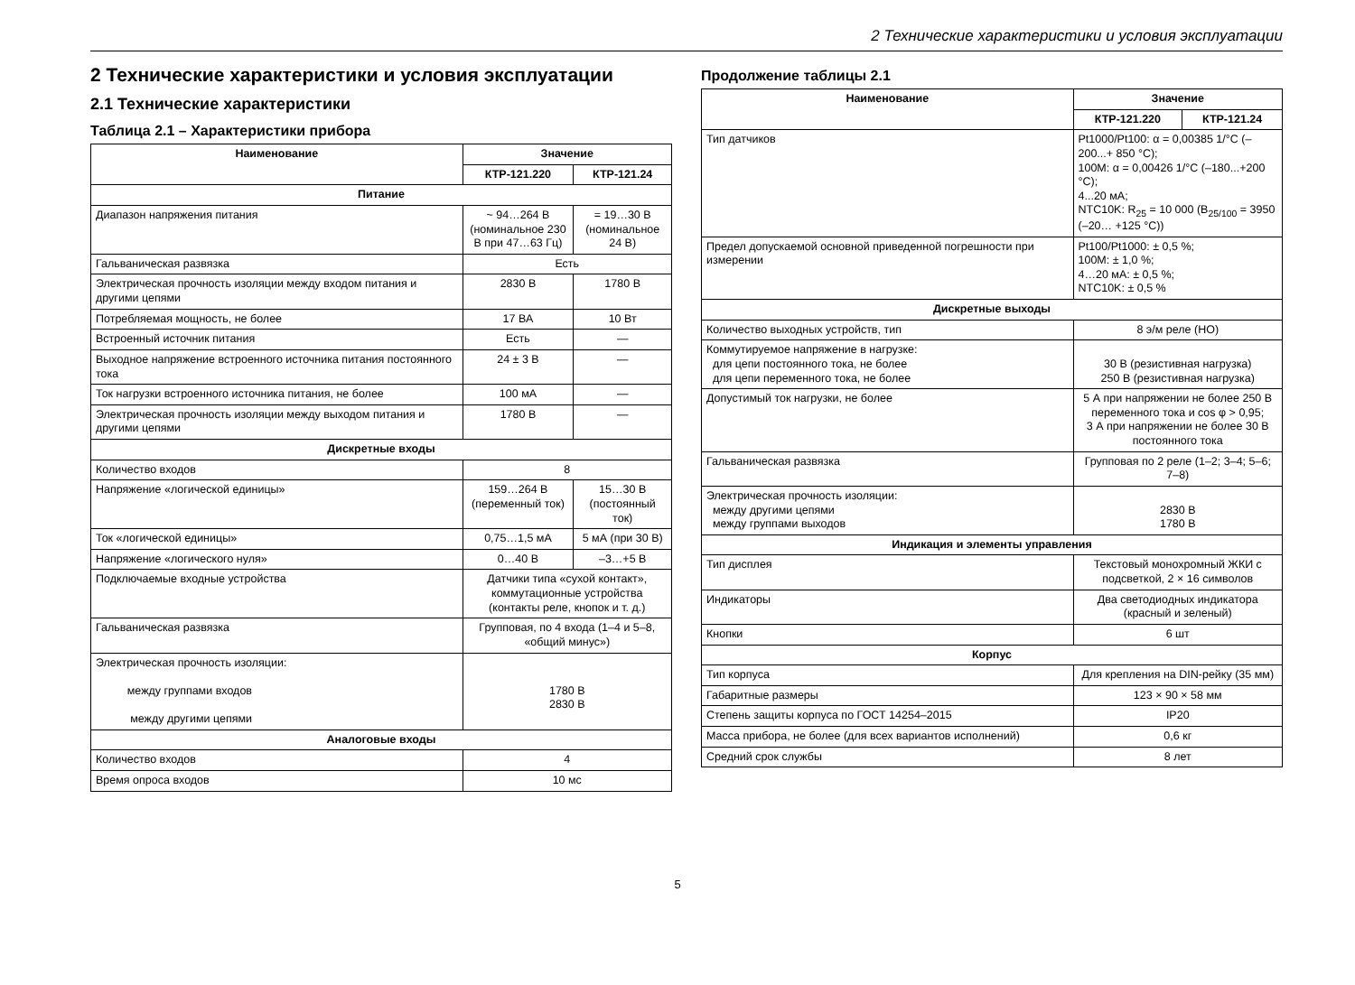2 Технические характеристики и условия эксплуатации
2 Технические характеристики и условия эксплуатации
2.1 Технические характеристики
Таблица 2.1 – Характеристики прибора
| Наименование | Значение | |
| --- | --- | --- |
| | КТР-121.220 | КТР-121.24 |
| Питание | | |
| Диапазон напряжения питания | ~ 94…264 В (номинальное 230 В при 47…63 Гц) | = 19…30 В (номинальное 24 В) |
| Гальваническая развязка | Есть | |
| Электрическая прочность изоляции между входом питания и другими цепями | 2830 В | 1780 В |
| Потребляемая мощность, не более | 17 ВА | 10 Вт |
| Встроенный источник питания | Есть | — |
| Выходное напряжение встроенного источника питания постоянного тока | 24 ± 3 В | — |
| Ток нагрузки встроенного источника питания, не более | 100 мА | — |
| Электрическая прочность изоляции между выходом питания и другими цепями | 1780 В | — |
| Дискретные входы | | |
| Количество входов | 8 | |
| Напряжение «логической единицы» | 159…264 В (переменный ток) | 15…30 В (постоянный ток) |
| Ток «логической единицы» | 0,75…1,5 мА | 5 мА (при 30 В) |
| Напряжение «логического нуля» | 0…40 В | –3…+5 В |
| Подключаемые входные устройства | Датчики типа «сухой контакт», коммутационные устройства (контакты реле, кнопок и т. д.) | |
| Гальваническая развязка | Групповая, по 4 входа (1–4 и 5–8, «общий минус») | |
| Электрическая прочность изоляции: между группами входов между другими цепями | 1780 В 2830 В | |
| Аналоговые входы | | |
| Количество входов | 4 | |
| Время опроса входов | 10 мс | |
Продолжение таблицы 2.1
| Наименование | Значение | |
| --- | --- | --- |
| | КТР-121.220 | КТР-121.24 |
| Тип датчиков | Pt1000/Pt100: α = 0,00385 1/°C (–200...+ 850 °C); 100М: α = 0,00426 1/°C (–180...+200 °C); 4...20 мА; NTC10K: R<sub>25</sub> = 10 000 (B<sub>25/100</sub> = 3950 (–20… +125 °C)) | |
| Предел допускаемой основной приведенной погрешности при измерении | Pt100/Pt1000: ± 0,5 %; 100М: ± 1,0 %; 4…20 мА: ± 0,5 %; NTC10K: ± 0,5 % | |
| Дискретные выходы | | |
| Количество выходных устройств, тип | 8 э/м реле (НО) | |
| Коммутируемое напряжение в нагрузке: для цепи постоянного тока, не более для цепи переменного тока, не более | 30 В (резистивная нагрузка) 250 В (резистивная нагрузка) | |
| Допустимый ток нагрузки, не более | 5 А при напряжении не более 250 В переменного тока и cos φ > 0,95; 3 А при напряжении не более 30 В постоянного тока | |
| Гальваническая развязка | Групповая по 2 реле (1–2; 3–4; 5–6; 7–8) | |
| Электрическая прочность изоляции: между другими цепями между группами выходов | 2830 В 1780 В | |
| Индикация и элементы управления | | |
| Тип дисплея | Текстовый монохромный ЖКИ с подсветкой, 2 × 16 символов | |
| Индикаторы | Два светодиодных индикатора (красный и зеленый) | |
| Кнопки | 6 шт | |
| Корпус | | |
| Тип корпуса | Для крепления на DIN-рейку (35 мм) | |
| Габаритные размеры | 123 × 90 × 58 мм | |
| Степень защиты корпуса по ГОСТ 14254–2015 | IP20 | |
| Масса прибора, не более (для всех вариантов исполнений) | 0,6 кг | |
| Средний срок службы | 8 лет | |
5